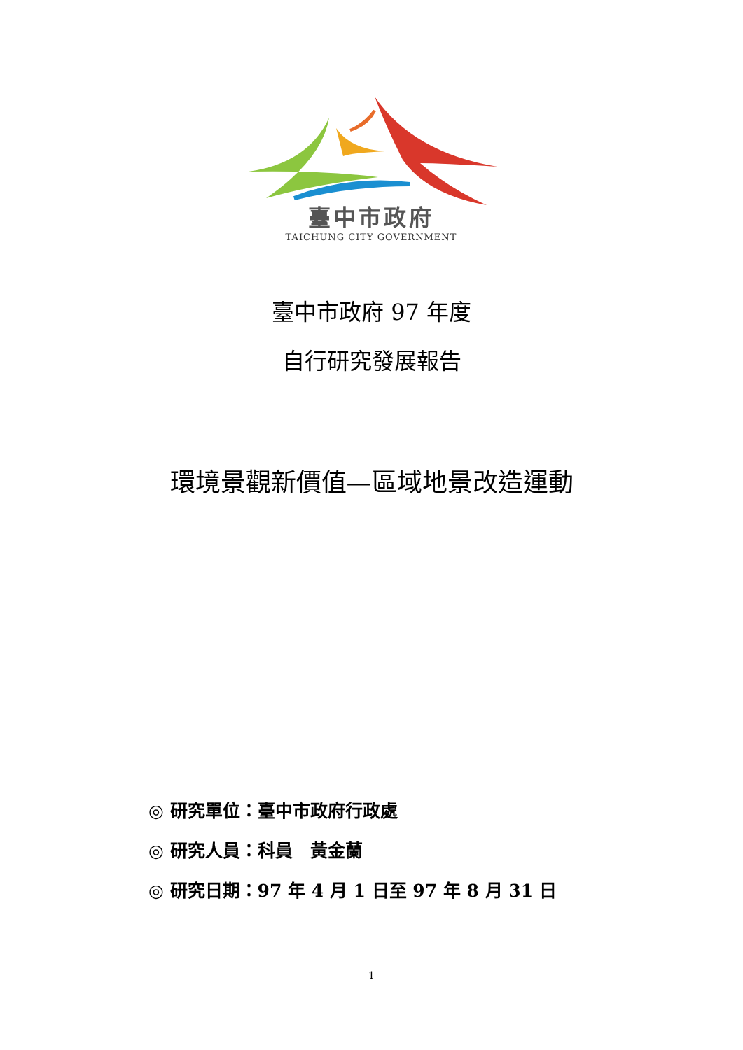臺中市政府
TAICHUNG CITY GOVERNMENT
臺中市政府 97 年度
自行研究發展報告
環境景觀新價值—區域地景改造運動
◎ 研究單位：臺中市政府行政處
◎ 研究人員：科員　黃金蘭
◎ 研究日期：97 年 4 月 1 日至 97 年 8 月 31 日
1